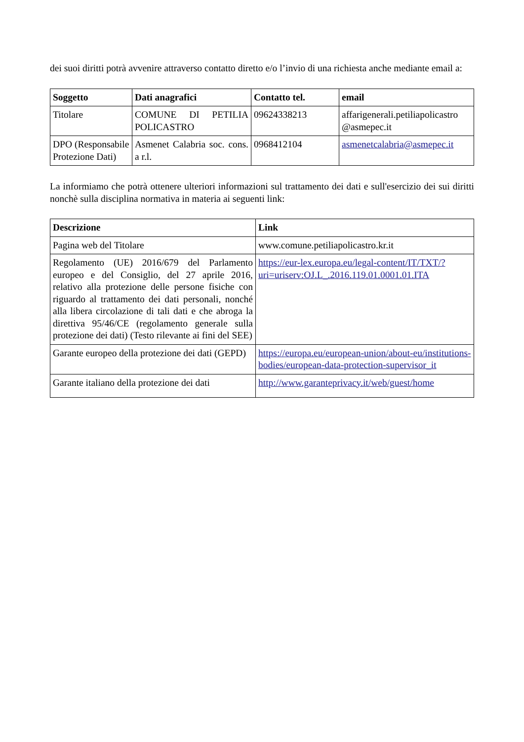dei suoi diritti potrà avvenire attraverso contatto diretto e/o l’invio di una richiesta anche mediante email a:
| Soggetto | Dati anagrafici | Contatto tel. | email |
| --- | --- | --- | --- |
| Titolare | COMUNE DI PETILIA POLICASTRO | 09624338213 | affarigenerali.petiliapolicastro @asmepec.it |
| DPO (Responsabile Protezione Dati) | Asmenet Calabria soc. cons. a r.l. | 0968412104 | asmenetcalabria@asmepec.it |
La informiamo che potrà ottenere ulteriori informazioni sul trattamento dei dati e sull'esercizio dei sui diritti nonchè sulla disciplina normativa in materia ai seguenti link:
| Descrizione | Link |
| --- | --- |
| Pagina web del Titolare | www.comune.petiliapolicastro.kr.it |
| Regolamento (UE) 2016/679 del Parlamento europeo e del Consiglio, del 27 aprile 2016, relativo alla protezione delle persone fisiche con riguardo al trattamento dei dati personali, nonché alla libera circolazione di tali dati e che abroga la direttiva 95/46/CE (regolamento generale sulla protezione dei dati) (Testo rilevante ai fini del SEE) | https://eur-lex.europa.eu/legal-content/IT/TXT/?uri=uriserv:OJ.L_.2016.119.01.0001.01.ITA |
| Garante europeo della protezione dei dati (GEPD) | https://europa.eu/european-union/about-eu/institutions-bodies/european-data-protection-supervisor_it |
| Garante italiano della protezione dei dati | http://www.garanteprivacy.it/web/guest/home |